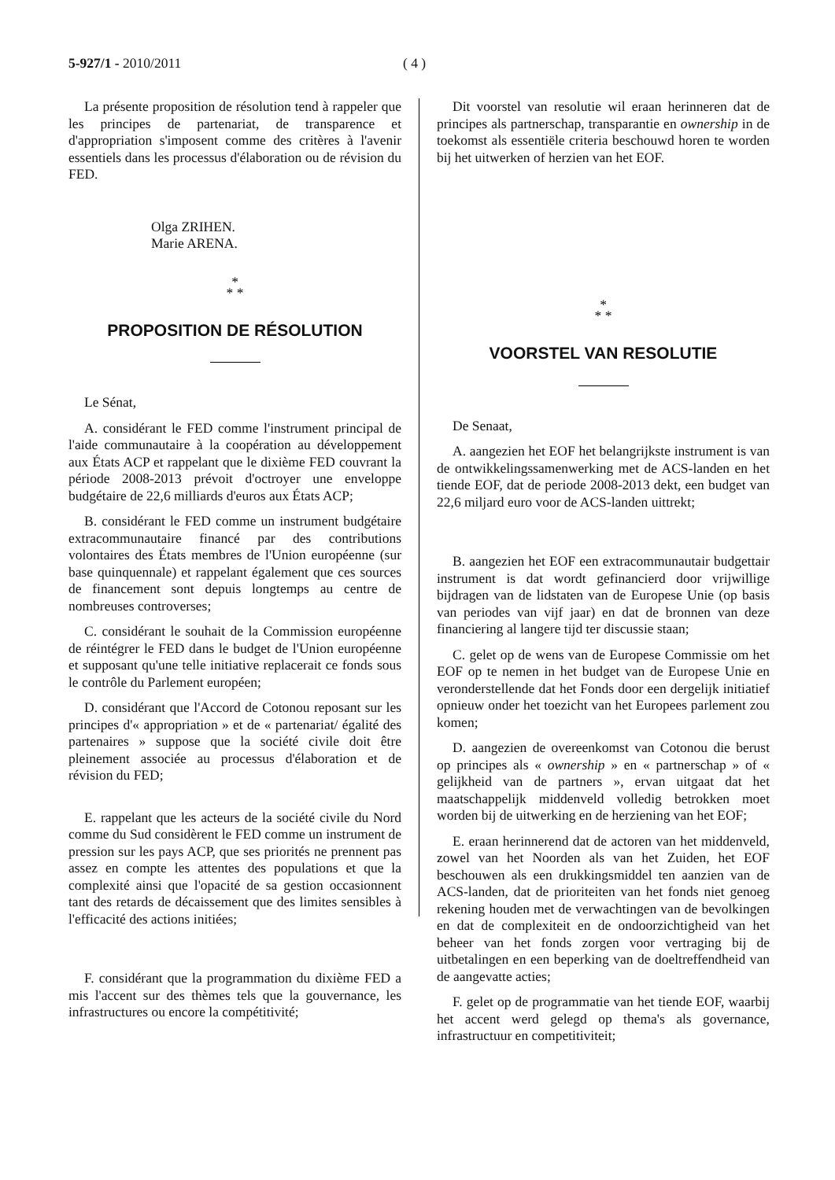5-927/1 - 2010/2011 ( 4 )
La présente proposition de résolution tend à rappeler que les principes de partenariat, de transparence et d'appropriation s'imposent comme des critères à l'avenir essentiels dans les processus d'élaboration ou de révision du FED.
Olga ZRIHEN.
Marie ARENA.
*
* *
PROPOSITION DE RÉSOLUTION
Le Sénat,
A. considérant le FED comme l'instrument principal de l'aide communautaire à la coopération au développement aux États ACP et rappelant que le dixième FED couvrant la période 2008-2013 prévoit d'octroyer une enveloppe budgétaire de 22,6 milliards d'euros aux États ACP;
B. considérant le FED comme un instrument budgétaire extracommunautaire financé par des contributions volontaires des États membres de l'Union européenne (sur base quinquennale) et rappelant également que ces sources de financement sont depuis longtemps au centre de nombreuses controverses;
C. considérant le souhait de la Commission européenne de réintégrer le FED dans le budget de l'Union européenne et supposant qu'une telle initiative replacerait ce fonds sous le contrôle du Parlement européen;
D. considérant que l'Accord de Cotonou reposant sur les principes d'« appropriation » et de « partenariat/ égalité des partenaires » suppose que la société civile doit être pleinement associée au processus d'élaboration et de révision du FED;
E. rappelant que les acteurs de la société civile du Nord comme du Sud considèrent le FED comme un instrument de pression sur les pays ACP, que ses priorités ne prennent pas assez en compte les attentes des populations et que la complexité ainsi que l'opacité de sa gestion occasionnent tant des retards de décaissement que des limites sensibles à l'efficacité des actions initiées;
F. considérant que la programmation du dixième FED a mis l'accent sur des thèmes tels que la gouvernance, les infrastructures ou encore la compétitivité;
Dit voorstel van resolutie wil eraan herinneren dat de principes als partnerschap, transparantie en ownership in de toekomst als essentiële criteria beschouwd horen te worden bij het uitwerken of herzien van het EOF.
*
* *
VOORSTEL VAN RESOLUTIE
De Senaat,
A. aangezien het EOF het belangrijkste instrument is van de ontwikkelingssamenwerking met de ACS-landen en het tiende EOF, dat de periode 2008-2013 dekt, een budget van 22,6 miljard euro voor de ACS-landen uittrekt;
B. aangezien het EOF een extracommunautair budgettair instrument is dat wordt gefinancierd door vrijwillige bijdragen van de lidstaten van de Europese Unie (op basis van periodes van vijf jaar) en dat de bronnen van deze financiering al langere tijd ter discussie staan;
C. gelet op de wens van de Europese Commissie om het EOF op te nemen in het budget van de Europese Unie en veronderstellende dat het Fonds door een dergelijk initiatief opnieuw onder het toezicht van het Europees parlement zou komen;
D. aangezien de overeenkomst van Cotonou die berust op principes als « ownership » en « partnerschap » of « gelijkheid van de partners », ervan uitgaat dat het maatschappelijk middenveld volledig betrokken moet worden bij de uitwerking en de herziening van het EOF;
E. eraan herinnerend dat de actoren van het middenveld, zowel van het Noorden als van het Zuiden, het EOF beschouwen als een drukkingsmiddel ten aanzien van de ACS-landen, dat de prioriteiten van het fonds niet genoeg rekening houden met de verwachtingen van de bevolkingen en dat de complexiteit en de ondoorzichtigheid van het beheer van het fonds zorgen voor vertraging bij de uitbetalingen en een beperking van de doeltreffendheid van de aangevatte acties;
F. gelet op de programmatie van het tiende EOF, waarbij het accent werd gelegd op thema's als governance, infrastructuur en competitiviteit;